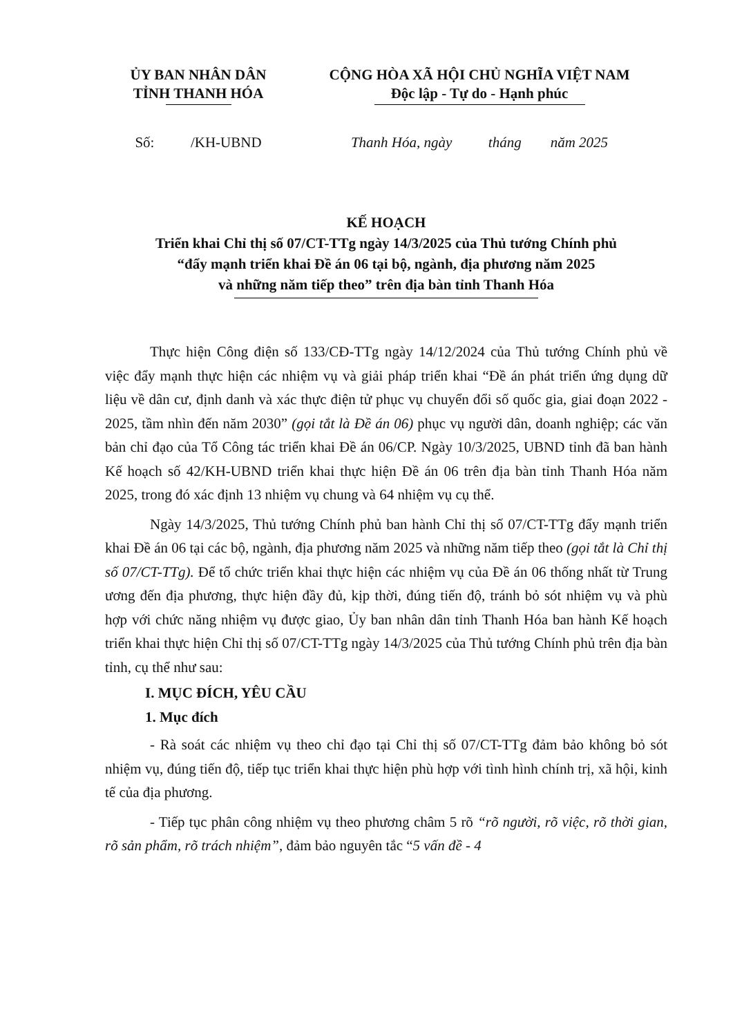ỦY BAN NHÂN DÂN
TỈNH THANH HÓA
CỘNG HÒA XÃ HỘI CHỦ NGHĨA VIỆT NAM
Độc lập - Tự do - Hạnh phúc
Số: /KH-UBND Thanh Hóa, ngày tháng năm 2025
KẾ HOẠCH
Triển khai Chỉ thị số 07/CT-TTg ngày 14/3/2025 của Thủ tướng Chính phủ
“đẩy mạnh triển khai Đề án 06 tại bộ, ngành, địa phương năm 2025
và những năm tiếp theo” trên địa bàn tỉnh Thanh Hóa
Thực hiện Công điện số 133/CĐ-TTg ngày 14/12/2024 của Thủ tướng Chính phủ về việc đẩy mạnh thực hiện các nhiệm vụ và giải pháp triển khai “Đề án phát triển ứng dụng dữ liệu về dân cư, định danh và xác thực điện tử phục vụ chuyển đổi số quốc gia, giai đoạn 2022 - 2025, tầm nhìn đến năm 2030” (gọi tắt là Đề án 06) phục vụ người dân, doanh nghiệp; các văn bản chỉ đạo của Tổ Công tác triển khai Đề án 06/CP. Ngày 10/3/2025, UBND tỉnh đã ban hành Kế hoạch số 42/KH-UBND triển khai thực hiện Đề án 06 trên địa bàn tỉnh Thanh Hóa năm 2025, trong đó xác định 13 nhiệm vụ chung và 64 nhiệm vụ cụ thể.
Ngày 14/3/2025, Thủ tướng Chính phủ ban hành Chỉ thị số 07/CT-TTg đẩy mạnh triển khai Đề án 06 tại các bộ, ngành, địa phương năm 2025 và những năm tiếp theo (gọi tắt là Chỉ thị số 07/CT-TTg). Để tổ chức triển khai thực hiện các nhiệm vụ của Đề án 06 thống nhất từ Trung ương đến địa phương, thực hiện đầy đủ, kịp thời, đúng tiến độ, tránh bỏ sót nhiệm vụ và phù hợp với chức năng nhiệm vụ được giao, Ủy ban nhân dân tỉnh Thanh Hóa ban hành Kế hoạch triển khai thực hiện Chỉ thị số 07/CT-TTg ngày 14/3/2025 của Thủ tướng Chính phủ trên địa bàn tỉnh, cụ thể như sau:
I. MỤC ĐÍCH, YÊU CẦU
1. Mục đích
- Rà soát các nhiệm vụ theo chỉ đạo tại Chỉ thị số 07/CT-TTg đảm bảo không bỏ sót nhiệm vụ, đúng tiến độ, tiếp tục triển khai thực hiện phù hợp với tình hình chính trị, xã hội, kinh tế của địa phương.
- Tiếp tục phân công nhiệm vụ theo phương châm 5 rõ “rõ người, rõ việc, rõ thời gian, rõ sản phẩm, rõ trách nhiệm”, đảm bảo nguyên tắc “5 vấn đề - 4